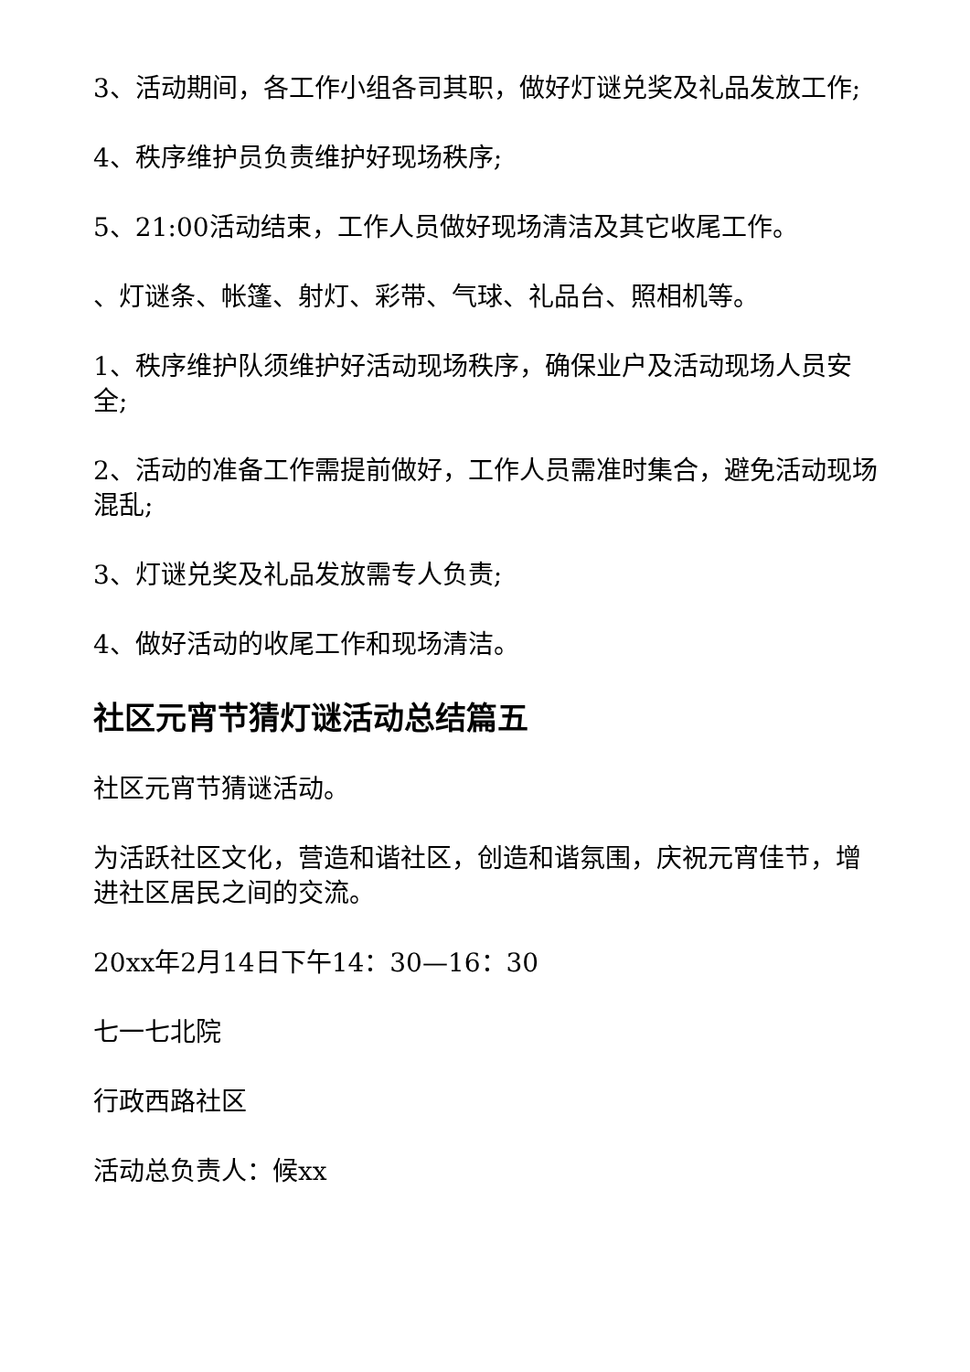3、活动期间，各工作小组各司其职，做好灯谜兑奖及礼品发放工作;
4、秩序维护员负责维护好现场秩序;
5、21:00活动结束，工作人员做好现场清洁及其它收尾工作。
、灯谜条、帐篷、射灯、彩带、气球、礼品台、照相机等。
1、秩序维护队须维护好活动现场秩序，确保业户及活动现场人员安全;
2、活动的准备工作需提前做好，工作人员需准时集合，避免活动现场混乱;
3、灯谜兑奖及礼品发放需专人负责;
4、做好活动的收尾工作和现场清洁。
社区元宵节猜灯谜活动总结篇五
社区元宵节猜谜活动。
为活跃社区文化，营造和谐社区，创造和谐氛围，庆祝元宵佳节，增进社区居民之间的交流。
20xx年2月14日下午14：30—16：30
七一七北院
行政西路社区
活动总负责人：候xx